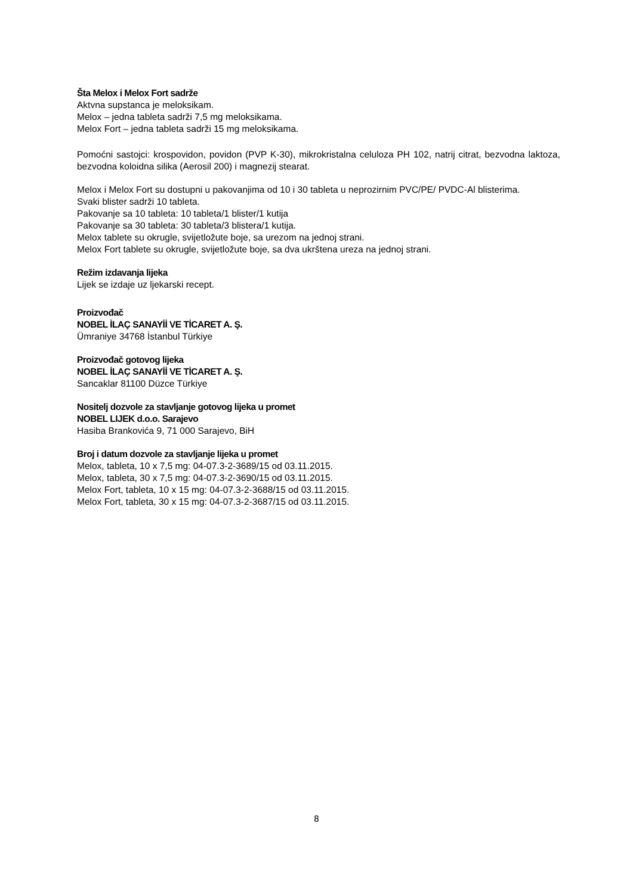Šta Melox i Melox Fort sadrže
Aktvna supstanca je meloksikam.
Melox – jedna tableta sadrži 7,5 mg meloksikama.
Melox Fort – jedna tableta sadrži 15 mg meloksikama.
Pomoćni sastojci: krospovidon, povidon (PVP K-30), mikrokristalna celuloza PH 102, natrij citrat, bezvodna laktoza, bezvodna koloidna silika (Aerosil 200) i magnezij stearat.
Melox i Melox Fort su dostupni u pakovanjima od 10 i 30 tableta u neprozirnim PVC/PE/ PVDC-Al blisterima.
Svaki blister sadrži 10 tableta.
Pakovanje sa 10 tableta: 10 tableta/1 blister/1 kutija
Pakovanje sa 30 tableta: 30 tableta/3 blistera/1 kutija.
Melox tablete su okrugle, svijetložute boje, sa urezom na jednoj strani.
Melox Fort tablete su okrugle, svijetložute boje, sa dva ukrštena ureza na jednoj strani.
Režim izdavanja lijeka
Lijek se izdaje uz ljekarski recept.
Proizvođač
NOBEL İLAÇ SANAYİİ VE TİCARET A. Ş.
Ümraniye 34768 İstanbul Türkiye
Proizvođač gotovog lijeka
NOBEL İLAÇ SANAYİİ VE TİCARET A. Ş.
Sancaklar 81100 Düzce Türkiye
Nositelj dozvole za stavljanje gotovog lijeka u promet
NOBEL LIJEK d.o.o. Sarajevo
Hasiba Brankovića 9, 71 000 Sarajevo, BiH
Broj i datum dozvole za stavljanje lijeka u promet
Melox, tableta, 10 x 7,5 mg: 04-07.3-2-3689/15 od 03.11.2015.
Melox, tableta, 30 x 7,5 mg: 04-07.3-2-3690/15 od 03.11.2015.
Melox Fort, tableta, 10 x 15 mg: 04-07.3-2-3688/15 od 03.11.2015.
Melox Fort, tableta, 30 x 15 mg: 04-07.3-2-3687/15 od 03.11.2015.
8